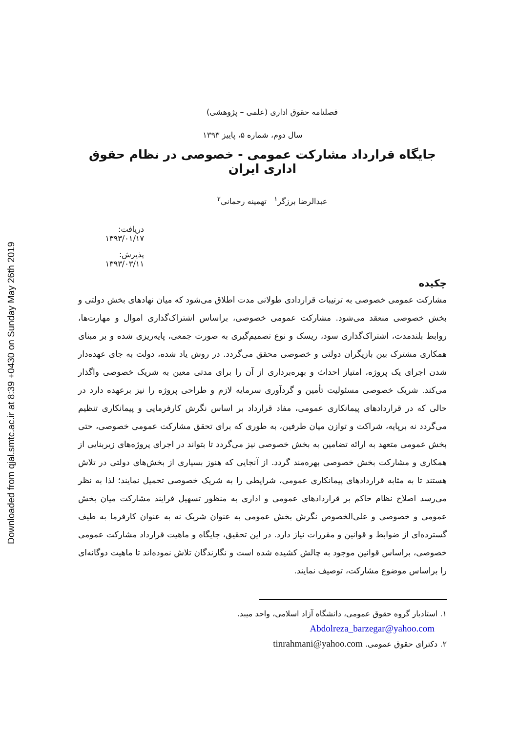Downloaded from qjal.smtc.ac.ir at 8:39 +0430 on Sunday May 26th 2019
فصلنامه حقوق اداری (علمی – پژوهشی)
سال دوم، شماره ۵، پاییز ۱۳۹۳
جایگاه قرارداد مشارکت عمومی - خصوصی در نظام حقوق اداری ایران
عبدالرضا برزگر<sup>۱</sup> تهمینه رحمانی<sup>۲</sup>
دریافت: ۱۳۹۳/۰۱/۱۷
پذیرش: ۱۳۹۳/۰۳/۱۱
چکیده
مشارکت عمومی خصوصی به ترتیبات قراردادی طولانی مدت اطلاق می‌شود که میان نهادهای بخش دولتی و بخش خصوصی منعقد می‌شود. مشارکت عمومی خصوصی، براساس اشتراک‌گذاری اموال و مهارت‌ها، روابط بلندمدت، اشتراک‌گذاری سود، ریسک و نوع تصمیم‌گیری به صورت جمعی، پایه‌ریزی شده و بر مبنای همکاری مشترک بین بازیگران دولتی و خصوصی محقق می‌گردد. در روش یاد شده، دولت به جای عهده‌دار شدن اجرای یک پروژه، امتیاز احداث و بهره‌برداری از آن را برای مدتی معین به شریک خصوصی واگذار می‌کند. شریک خصوصی مسئولیت تأمین و گردآوری سرمایه لازم و طراحی پروژه را نیز برعهده دارد در حالی که در قراردادهای پیمانکاری عمومی، مفاد قرارداد بر اساس نگرش کارفرمایی و پیمانکاری تنظیم می‌گردد نه برپایه، شراکت و توازن میان طرفین، به طوری که برای تحقق مشارکت عمومی خصوصی، حتی بخش عمومی متعهد به ارائه تضامین به بخش خصوصی نیز می‌گردد تا بتواند در اجرای پروژه‌های زیربنایی از همکاری و مشارکت بخش خصوصی بهره‌مند گردد. از آنجایی که هنوز بسیاری از بخش‌های دولتی در تلاش هستند تا به مثابه قراردادهای پیمانکاری عمومی، شرایطی را به شریک خصوصی تحمیل نمایند؛ لذا به نظر می‌رسد اصلاح نظام حاکم بر قراردادهای عمومی و اداری به منظور تسهیل فرایند مشارکت میان بخش عمومی و خصوصی و علی‌الخصوص نگرش بخش عمومی به عنوان شریک نه به عنوان کارفرما به طیف گسترده‌ای از ضوابط و قوانین و مقررات نیاز دارد. در این تحقیق، جایگاه و ماهیت قرارداد مشارکت عمومی خصوصی، براساس قوانین موجود به چالش کشیده شده است و نگارندگان تلاش نموده‌اند تا ماهیت دوگانه‌ای را براساس موضوع مشارکت، توصیف نمایند.
۱. استادیار گروه حقوق عمومی، دانشگاه آزاد اسلامی، واحد میبد.
Abdolreza_barzegar@yahoo.com
۲. دکترای حقوق عمومی. tinrahmani@yahoo.com